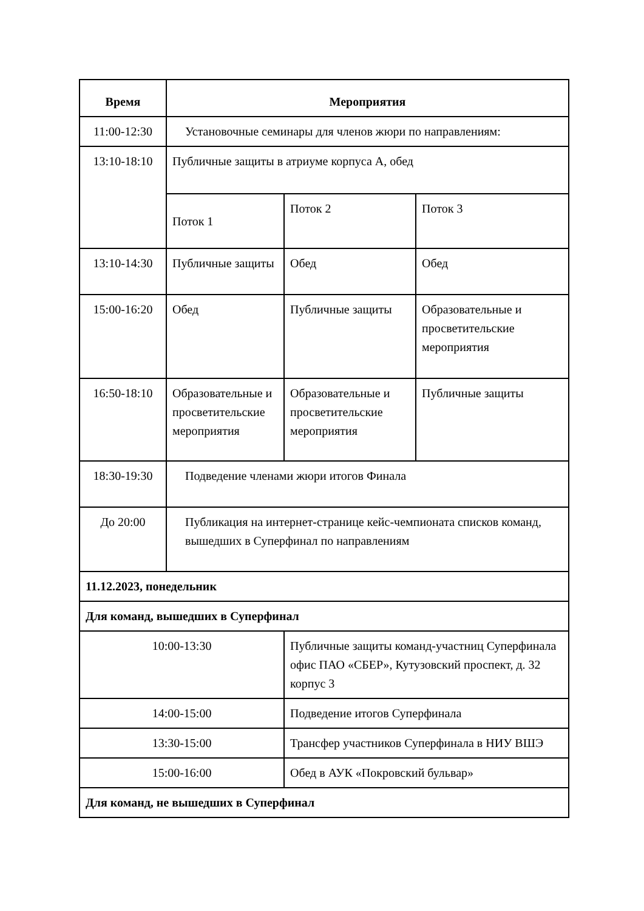| Время | Мероприятия | | | |
| --- | --- | --- | --- | --- |
| 11:00-12:30 | Установочные семинары для членов жюри по направлениям: | | | |
| 13:10-18:10 | Публичные защиты в атриуме корпуса А, обед | | | |
| | Поток 1 | | Поток 2 | Поток 3 |
| 13:10-14:30 | Публичные защиты | | Обед | Обед |
| 15:00-16:20 | Обед | | Публичные защиты | Образовательные и просветительские мероприятия |
| 16:50-18:10 | Образовательные и просветительские мероприятия | | Образовательные и просветительские мероприятия | Публичные защиты |
| 18:30-19:30 | Подведение членами жюри итогов Финала | | | |
| До 20:00 | Публикация на интернет-странице кейс-чемпионата списков команд, вышедших в Суперфинал по направлениям | | | |
| 11.12.2023, понедельник | | | | |
| Для команд, вышедших в Суперфинал | | | | |
| 10:00-13:30 | | Публичные защиты команд-участниц Суперфинала офис ПАО «СБЕР», Кутузовский проспект, д. 32 корпус 3 | | |
| 14:00-15:00 | | Подведение итогов Суперфинала | | |
| 13:30-15:00 | | Трансфер участников Суперфинала в НИУ ВШЭ | | |
| 15:00-16:00 | | Обед в АУК «Покровский бульвар» | | |
| Для команд, не вышедших в Суперфинал | | | | |